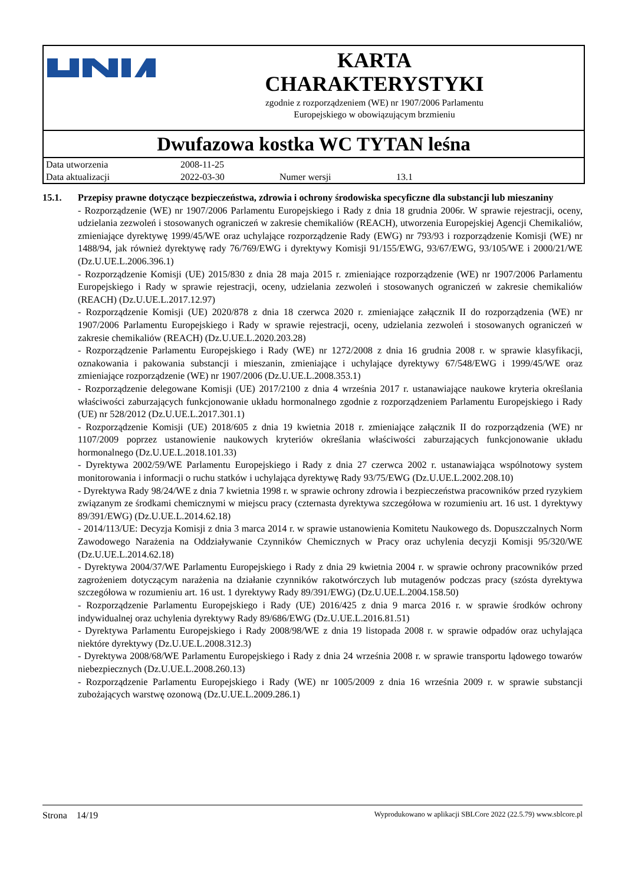KARTA
CHARAKTERYSTYKI
zgodnie z rozporządzeniem (WE) nr 1907/2006 Parlamentu
Europejskiego w obowiązującym brzmieniu
Dwufazowa kostka WC TYTAN leśna
| Data utworzenia | 2008-11-25 | | |
| Data aktualizacji | 2022-03-30 | Numer wersji | 13.1 |
15.1. Przepisy prawne dotyczące bezpieczeństwa, zdrowia i ochrony środowiska specyficzne dla substancji lub mieszaniny
- Rozporządzenie (WE) nr 1907/2006 Parlamentu Europejskiego i Rady z dnia 18 grudnia 2006r. W sprawie rejestracji, oceny, udzielania zezwoleń i stosowanych ograniczeń w zakresie chemikaliów (REACH), utworzenia Europejskiej Agencji Chemikaliów, zmieniające dyrektywę 1999/45/WE oraz uchylające rozporządzenie Rady (EWG) nr 793/93 i rozporządzenie Komisji (WE) nr 1488/94, jak również dyrektywę rady 76/769/EWG i dyrektywy Komisji 91/155/EWG, 93/67/EWG, 93/105/WE i 2000/21/WE (Dz.U.UE.L.2006.396.1)
- Rozporządzenie Komisji (UE) 2015/830 z dnia 28 maja 2015 r. zmieniające rozporządzenie (WE) nr 1907/2006 Parlamentu Europejskiego i Rady w sprawie rejestracji, oceny, udzielania zezwoleń i stosowanych ograniczeń w zakresie chemikaliów (REACH) (Dz.U.UE.L.2017.12.97)
- Rozporządzenie Komisji (UE) 2020/878 z dnia 18 czerwca 2020 r. zmieniające załącznik II do rozporządzenia (WE) nr 1907/2006 Parlamentu Europejskiego i Rady w sprawie rejestracji, oceny, udzielania zezwoleń i stosowanych ograniczeń w zakresie chemikaliów (REACH) (Dz.U.UE.L.2020.203.28)
- Rozporządzenie Parlamentu Europejskiego i Rady (WE) nr 1272/2008 z dnia 16 grudnia 2008 r. w sprawie klasyfikacji, oznakowania i pakowania substancji i mieszanin, zmieniające i uchylające dyrektywy 67/548/EWG i 1999/45/WE oraz zmieniające rozporządzenie (WE) nr 1907/2006 (Dz.U.UE.L.2008.353.1)
- Rozporządzenie delegowane Komisji (UE) 2017/2100 z dnia 4 września 2017 r. ustanawiające naukowe kryteria określania właściwości zaburzających funkcjonowanie układu hormonalnego zgodnie z rozporządzeniem Parlamentu Europejskiego i Rady (UE) nr 528/2012 (Dz.U.UE.L.2017.301.1)
- Rozporządzenie Komisji (UE) 2018/605 z dnia 19 kwietnia 2018 r. zmieniające załącznik II do rozporządzenia (WE) nr 1107/2009 poprzez ustanowienie naukowych kryteriów określania właściwości zaburzających funkcjonowanie układu hormonalnego (Dz.U.UE.L.2018.101.33)
- Dyrektywa 2002/59/WE Parlamentu Europejskiego i Rady z dnia 27 czerwca 2002 r. ustanawiająca wspólnotowy system monitorowania i informacji o ruchu statków i uchylająca dyrektywę Rady 93/75/EWG (Dz.U.UE.L.2002.208.10)
- Dyrektywa Rady 98/24/WE z dnia 7 kwietnia 1998 r. w sprawie ochrony zdrowia i bezpieczeństwa pracowników przed ryzykiem związanym ze środkami chemicznymi w miejscu pracy (czternasta dyrektywa szczegółowa w rozumieniu art. 16 ust. 1 dyrektywy 89/391/EWG) (Dz.U.UE.L.2014.62.18)
- 2014/113/UE: Decyzja Komisji z dnia 3 marca 2014 r. w sprawie ustanowienia Komitetu Naukowego ds. Dopuszczalnych Norm Zawodowego Narażenia na Oddziaływanie Czynników Chemicznych w Pracy oraz uchylenia decyzji Komisji 95/320/WE (Dz.U.UE.L.2014.62.18)
- Dyrektywa 2004/37/WE Parlamentu Europejskiego i Rady z dnia 29 kwietnia 2004 r. w sprawie ochrony pracowników przed zagrożeniem dotyczącym narażenia na działanie czynników rakotwórczych lub mutagenów podczas pracy (szósta dyrektywa szczegółowa w rozumieniu art. 16 ust. 1 dyrektywy Rady 89/391/EWG) (Dz.U.UE.L.2004.158.50)
- Rozporządzenie Parlamentu Europejskiego i Rady (UE) 2016/425 z dnia 9 marca 2016 r. w sprawie środków ochrony indywidualnej oraz uchylenia dyrektywy Rady 89/686/EWG (Dz.U.UE.L.2016.81.51)
- Dyrektywa Parlamentu Europejskiego i Rady 2008/98/WE z dnia 19 listopada 2008 r. w sprawie odpadów oraz uchylająca niektóre dyrektywy (Dz.U.UE.L.2008.312.3)
- Dyrektywa 2008/68/WE Parlamentu Europejskiego i Rady z dnia 24 września 2008 r. w sprawie transportu lądowego towarów niebezpiecznych (Dz.U.UE.L.2008.260.13)
- Rozporządzenie Parlamentu Europejskiego i Rady (WE) nr 1005/2009 z dnia 16 września 2009 r. w sprawie substancji zubożających warstwę ozonową (Dz.U.UE.L.2009.286.1)
Strona 14/19 Wyprodukowano w aplikacji SBLCore 2022 (22.5.79) www.sblcore.pl